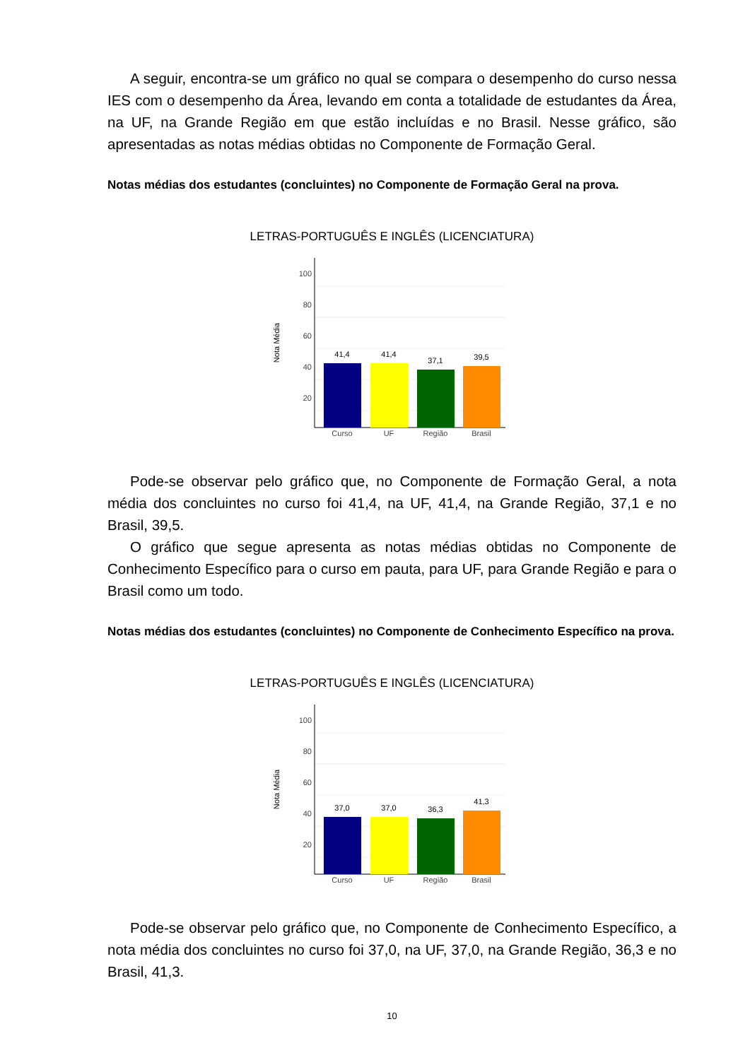A seguir, encontra-se um gráfico no qual se compara o desempenho do curso nessa IES com o desempenho da Área, levando em conta a totalidade de estudantes da Área, na UF, na Grande Região em que estão incluídas e no Brasil. Nesse gráfico, são apresentadas as notas médias obtidas no Componente de Formação Geral.
Notas médias dos estudantes (concluintes) no Componente de Formação Geral na prova.
LETRAS-PORTUGUÊS E INGLÊS (LICENCIATURA)
100
80
60
40
20
Nota Média
41,4
41,4
37,1
39,5
Curso
UF
Região
Brasil
Pode-se observar pelo gráfico que, no Componente de Formação Geral, a nota média dos concluintes no curso foi 41,4, na UF, 41,4, na Grande Região, 37,1 e no Brasil, 39,5.
O gráfico que segue apresenta as notas médias obtidas no Componente de Conhecimento Específico para o curso em pauta, para UF, para Grande Região e para o Brasil como um todo.
Notas médias dos estudantes (concluintes) no Componente de Conhecimento Específico na prova.
LETRAS-PORTUGUÊS E INGLÊS (LICENCIATURA)
100
80
60
40
20
Nota Média
37,0
37,0
36,3
41,3
Curso
UF
Região
Brasil
Pode-se observar pelo gráfico que, no Componente de Conhecimento Específico, a nota média dos concluintes no curso foi 37,0, na UF, 37,0, na Grande Região, 36,3 e no Brasil, 41,3.
10